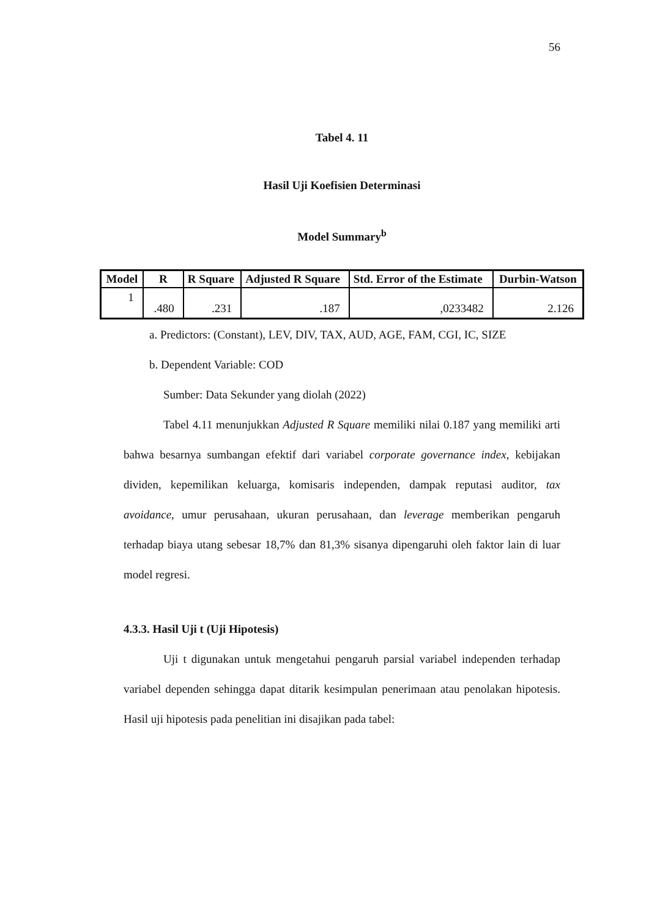56
Tabel 4. 11
Hasil Uji Koefisien Determinasi
Model Summary<sup>b</sup>
| Model | R | R Square | Adjusted R Square | Std. Error of the Estimate | Durbin-Watson |
| --- | --- | --- | --- | --- | --- |
| 1 | .480 | .231 | .187 | ,0233482 | 2.126 |
a. Predictors: (Constant), LEV, DIV, TAX, AUD, AGE, FAM, CGI, IC, SIZE
b. Dependent Variable: COD
Sumber: Data Sekunder yang diolah (2022)
Tabel 4.11 menunjukkan Adjusted R Square memiliki nilai 0.187 yang memiliki arti bahwa besarnya sumbangan efektif dari variabel corporate governance index, kebijakan dividen, kepemilikan keluarga, komisaris independen, dampak reputasi auditor, tax avoidance, umur perusahaan, ukuran perusahaan, dan leverage memberikan pengaruh terhadap biaya utang sebesar 18,7% dan 81,3% sisanya dipengaruhi oleh faktor lain di luar model regresi.
4.3.3. Hasil Uji t (Uji Hipotesis)
Uji t digunakan untuk mengetahui pengaruh parsial variabel independen terhadap variabel dependen sehingga dapat ditarik kesimpulan penerimaan atau penolakan hipotesis. Hasil uji hipotesis pada penelitian ini disajikan pada tabel: